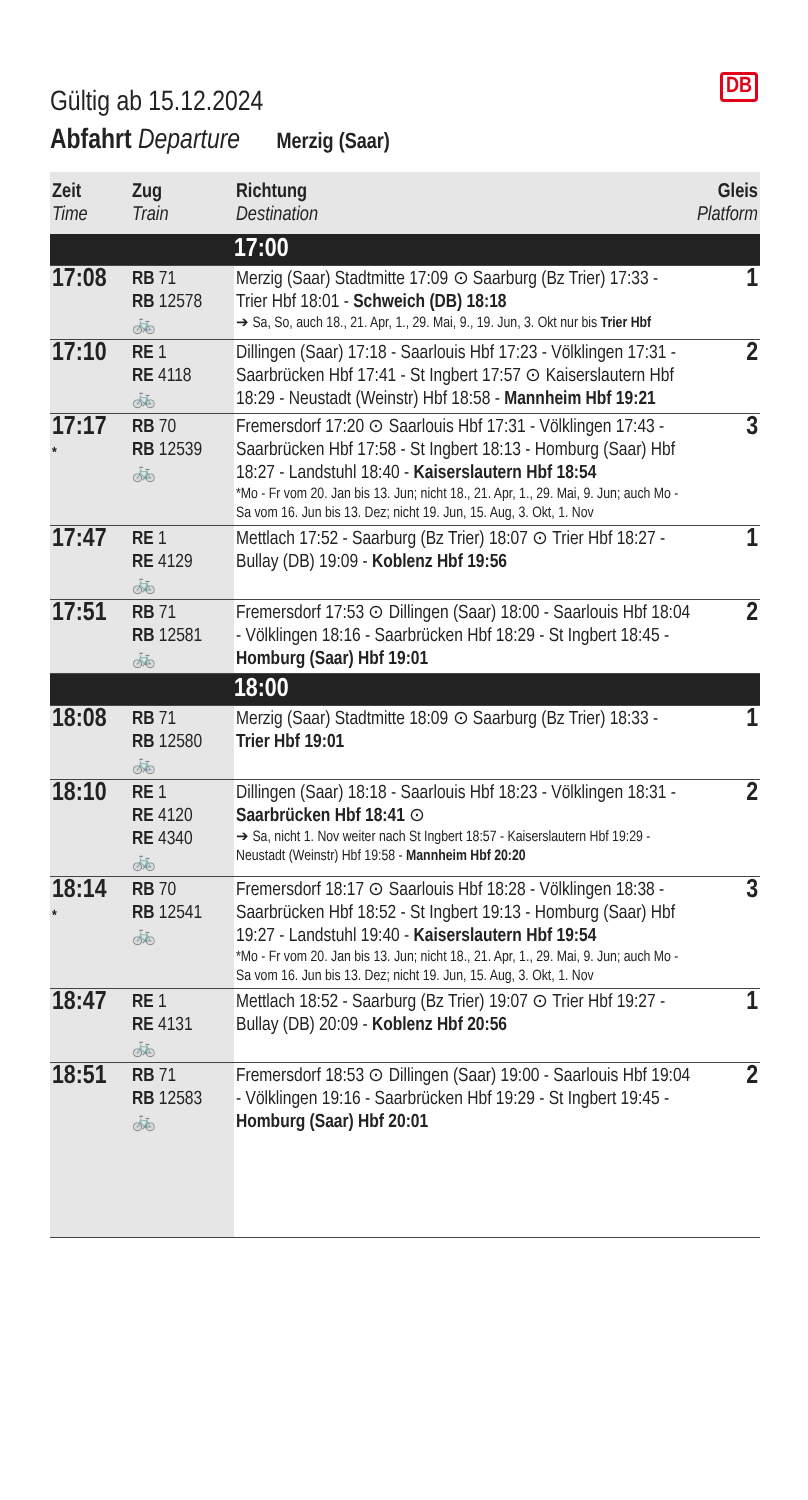DB
Gültig ab 15.12.2024
Abfahrt Departure Merzig (Saar)
| Zeit Time | Zug Train | Richtung Destination | Gleis Platform |
| --- | --- | --- | --- |
| | | 17:00 | |
| 17:08 | RB 71 RB 12578 🚲 | Merzig (Saar) Stadtmitte 17:09 ⊙ Saarburg (Bz Trier) 17:33 - Trier Hbf 18:01 - Schweich (DB) 18:18 ➔ Sa, So, auch 18., 21. Apr, 1., 29. Mai, 9., 19. Jun, 3. Okt nur bis Trier Hbf | 1 |
| 17:10 | RE 1 RE 4118 🚲 | Dillingen (Saar) 17:18 - Saarlouis Hbf 17:23 - Völklingen 17:31 - Saarbrücken Hbf 17:41 - St Ingbert 17:57 ⊙ Kaiserslautern Hbf 18:29 - Neustadt (Weinstr) Hbf 18:58 - Mannheim Hbf 19:21 | 2 |
| 17:17 * | RB 70 RB 12539 🚲 | Fremersdorf 17:20 ⊙ Saarlouis Hbf 17:31 - Völklingen 17:43 - Saarbrücken Hbf 17:58 - St Ingbert 18:13 - Homburg (Saar) Hbf 18:27 - Landstuhl 18:40 - Kaiserslautern Hbf 18:54 *Mo - Fr vom 20. Jan bis 13. Jun; nicht 18., 21. Apr, 1., 29. Mai, 9. Jun; auch Mo - Sa vom 16. Jun bis 13. Dez; nicht 19. Jun, 15. Aug, 3. Okt, 1. Nov | 3 |
| 17:47 | RE 1 RE 4129 🚲 | Mettlach 17:52 - Saarburg (Bz Trier) 18:07 ⊙ Trier Hbf 18:27 - Bullay (DB) 19:09 - Koblenz Hbf 19:56 | 1 |
| 17:51 | RB 71 RB 12581 🚲 | Fremersdorf 17:53 ⊙ Dillingen (Saar) 18:00 - Saarlouis Hbf 18:04 - Völklingen 18:16 - Saarbrücken Hbf 18:29 - St Ingbert 18:45 - Homburg (Saar) Hbf 19:01 | 2 |
| | | 18:00 | |
| 18:08 | RB 71 RB 12580 🚲 | Merzig (Saar) Stadtmitte 18:09 ⊙ Saarburg (Bz Trier) 18:33 - Trier Hbf 19:01 | 1 |
| 18:10 | RE 1 RE 4120 RE 4340 🚲 | Dillingen (Saar) 18:18 - Saarlouis Hbf 18:23 - Völklingen 18:31 - Saarbrücken Hbf 18:41 ⊙ ➔ Sa, nicht 1. Nov weiter nach St Ingbert 18:57 - Kaiserslautern Hbf 19:29 - Neustadt (Weinstr) Hbf 19:58 - Mannheim Hbf 20:20 | 2 |
| 18:14 * | RB 70 RB 12541 🚲 | Fremersdorf 18:17 ⊙ Saarlouis Hbf 18:28 - Völklingen 18:38 - Saarbrücken Hbf 18:52 - St Ingbert 19:13 - Homburg (Saar) Hbf 19:27 - Landstuhl 19:40 - Kaiserslautern Hbf 19:54 *Mo - Fr vom 20. Jan bis 13. Jun; nicht 18., 21. Apr, 1., 29. Mai, 9. Jun; auch Mo - Sa vom 16. Jun bis 13. Dez; nicht 19. Jun, 15. Aug, 3. Okt, 1. Nov | 3 |
| 18:47 | RE 1 RE 4131 🚲 | Mettlach 18:52 - Saarburg (Bz Trier) 19:07 ⊙ Trier Hbf 19:27 - Bullay (DB) 20:09 - Koblenz Hbf 20:56 | 1 |
| 18:51 | RB 71 RB 12583 🚲 | Fremersdorf 18:53 ⊙ Dillingen (Saar) 19:00 - Saarlouis Hbf 19:04 - Völklingen 19:16 - Saarbrücken Hbf 19:29 - St Ingbert 19:45 - Homburg (Saar) Hbf 20:01 | 2 |